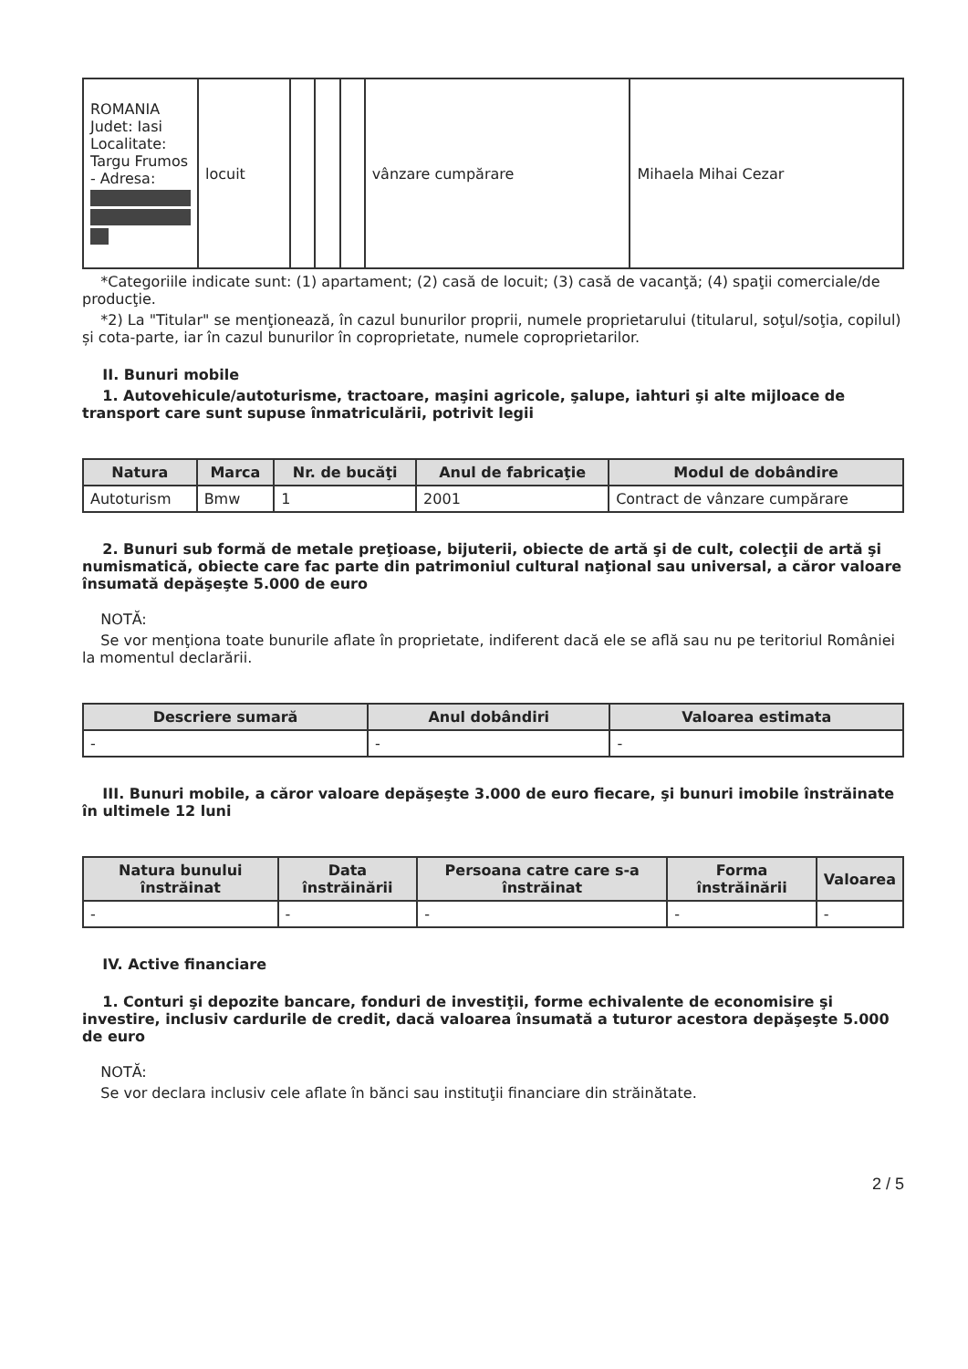| ROMANIA Judet: Iasi Localitate: Targu Frumos - Adresa: | locuit | | | | vânzare cumpărare | Mihaela Mihai Cezar |
*Categoriile indicate sunt: (1) apartament; (2) casă de locuit; (3) casă de vacanţă; (4) spaţii comerciale/de producţie.
*2) La "Titular" se menţionează, în cazul bunurilor proprii, numele proprietarului (titularul, soţul/soţia, copilul) și cota-parte, iar în cazul bunurilor în coproprietate, numele coproprietarilor.
II. Bunuri mobile
1. Autovehicule/autoturisme, tractoare, maşini agricole, şalupe, iahturi şi alte mijloace de transport care sunt supuse înmatriculării, potrivit legii
| Natura | Marca | Nr. de bucăţi | Anul de fabricaţie | Modul de dobândire |
| --- | --- | --- | --- | --- |
| Autoturism | Bmw | 1 | 2001 | Contract de vânzare cumpărare |
2. Bunuri sub formă de metale preţioase, bijuterii, obiecte de artă şi de cult, colecţii de artă şi numismatică, obiecte care fac parte din patrimoniul cultural naţional sau universal, a căror valoare însumată depăşeşte 5.000 de euro
NOTĂ:
Se vor menţiona toate bunurile aflate în proprietate, indiferent dacă ele se află sau nu pe teritoriul României la momentul declarării.
| Descriere sumară | Anul dobândiri | Valoarea estimata |
| --- | --- | --- |
| - | - | - |
III. Bunuri mobile, a căror valoare depăşeşte 3.000 de euro fiecare, şi bunuri imobile înstrăinate în ultimele 12 luni
| Natura bunului înstrăinat | Data înstrăinării | Persoana catre care s-a înstrăinat | Forma înstrăinării | Valoarea |
| --- | --- | --- | --- | --- |
| - | - | - | - | - |
IV. Active financiare
1. Conturi şi depozite bancare, fonduri de investiţii, forme echivalente de economisire şi investire, inclusiv cardurile de credit, dacă valoarea însumată a tuturor acestora depăşeşte 5.000 de euro
NOTĂ:
Se vor declara inclusiv cele aflate în bănci sau instituţii financiare din străinătate.
2 / 5